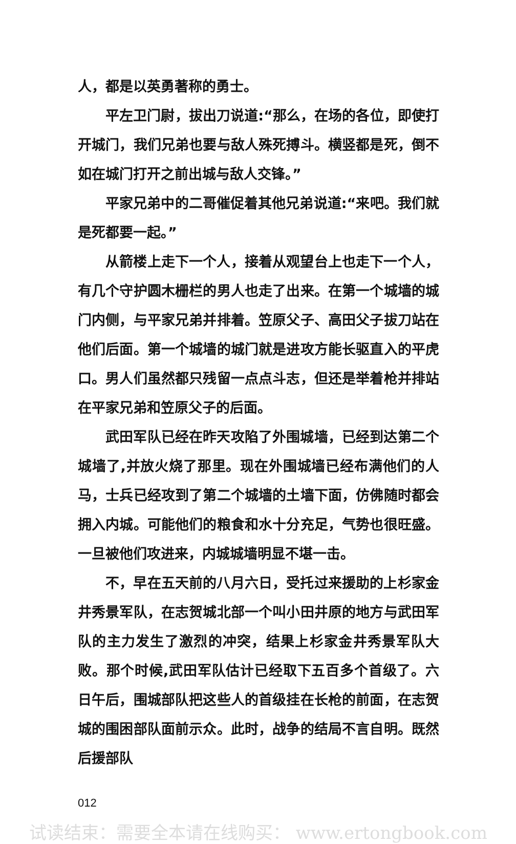人，都是以英勇著称的勇士。
平左卫门尉，拔出刀说道:“那么，在场的各位，即使打开城门，我们兄弟也要与敌人殊死搏斗。横竖都是死，倒不如在城门打开之前出城与敌人交锋。”
平家兄弟中的二哥催促着其他兄弟说道:“来吧。我们就是死都要一起。”
从箭楼上走下一个人，接着从观望台上也走下一个人，有几个守护圆木栅栏的男人也走了出来。在第一个城墙的城门内侧，与平家兄弟并排着。笠原父子、高田父子拔刀站在他们后面。第一个城墙的城门就是进攻方能长驱直入的平虎口。男人们虽然都只残留一点点斗志，但还是举着枪并排站在平家兄弟和笠原父子的后面。
武田军队已经在昨天攻陷了外围城墙，已经到达第二个城墙了,并放火烧了那里。现在外围城墙已经布满他们的人马，士兵已经攻到了第二个城墙的土墙下面，仿佛随时都会拥入内城。可能他们的粮食和水十分充足，气势也很旺盛。一旦被他们攻进来，内城城墙明显不堪一击。
不，早在五天前的八月六日，受托过来援助的上杉家金井秀景军队，在志贺城北部一个叫小田井原的地方与武田军队的主力发生了激烈的冲突，结果上杉家金井秀景军队大败。那个时候,武田军队估计已经取下五百多个首级了。六日午后，围城部队把这些人的首级挂在长枪的前面，在志贺城的围困部队面前示众。此时，战争的结局不言自明。既然后援部队
012
试读结束：需要全本请在线购买： www.ertongbook.com